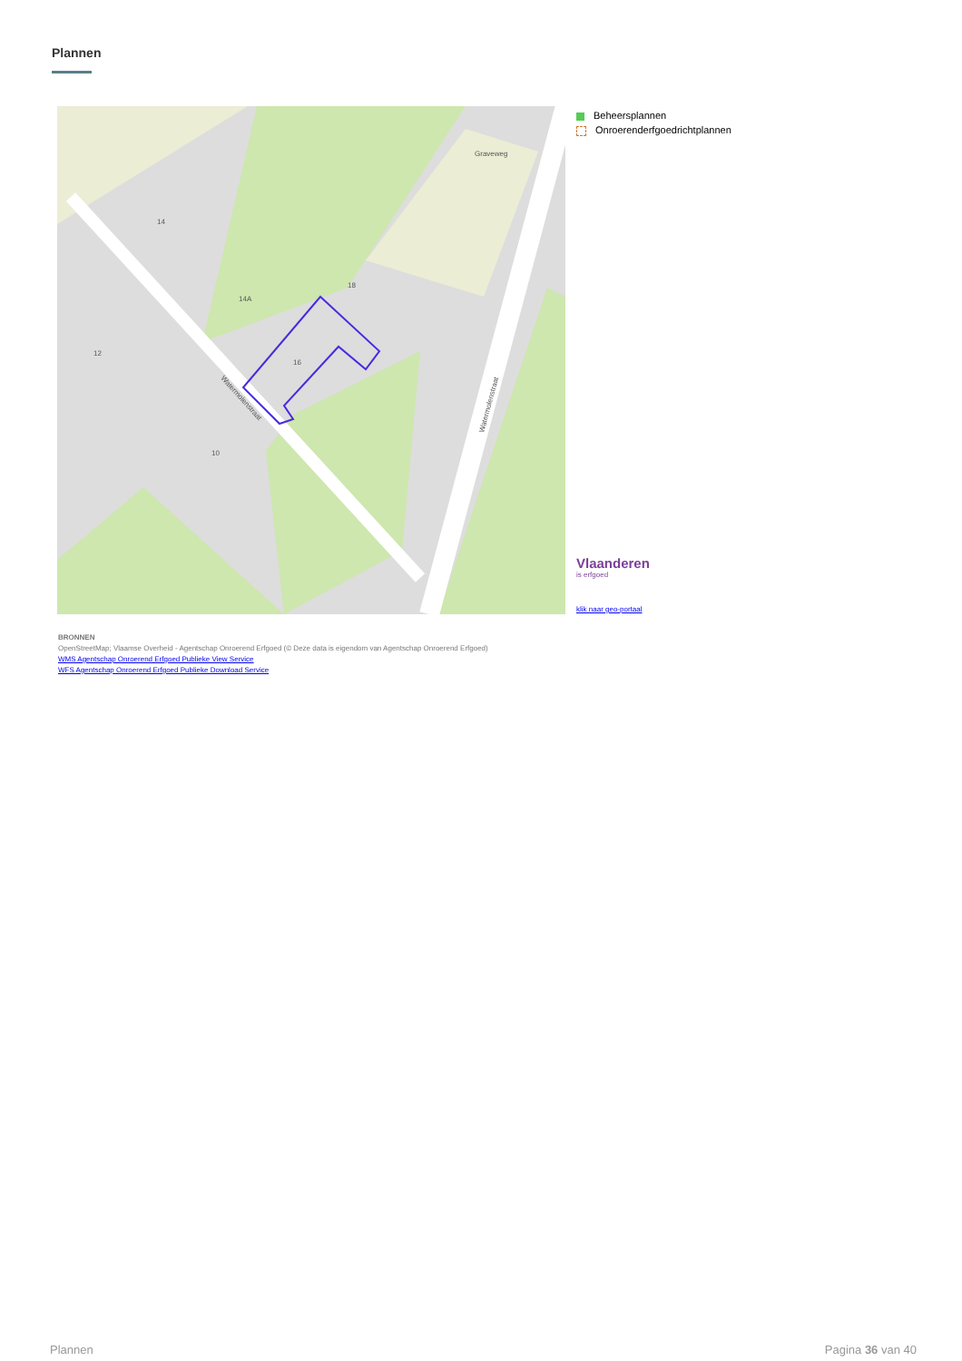Plannen
18
16
14A
14
12
10
Graveweg
Watermolenstraat
Watermolenstraat
Beheersplannen
Onroerenderfgoedrichtplannen
Vlaanderen
is erfgoed
klik naar geo-portaal
BRONNEN
OpenStreetMap; Vlaamse Overheid - Agentschap Onroerend Erfgoed (© Deze data is eigendom van Agentschap Onroerend Erfgoed)
WMS Agentschap Onroerend Erfgoed Publieke View Service
WFS Agentschap Onroerend Erfgoed Publieke Download Service
Plannen Pagina 36 van 40